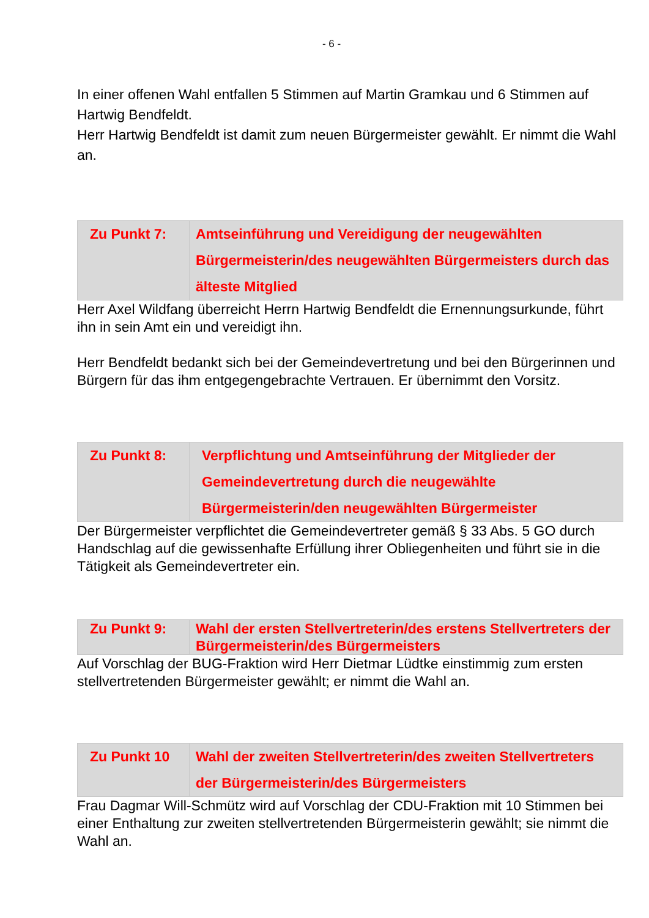- 6 -
In einer offenen Wahl entfallen 5 Stimmen auf Martin Gramkau und 6 Stimmen auf Hartwig Bendfeldt.
Herr Hartwig Bendfeldt ist damit zum neuen Bürgermeister gewählt. Er nimmt die Wahl an.
| Zu Punkt 7: | Amtseinführung und Vereidigung der neugewählten Bürgermeisterin/des neugewählten Bürgermeisters durch das älteste Mitglied |
Herr Axel Wildfang überreicht Herrn Hartwig Bendfeldt die Ernennungsurkunde, führt ihn in sein Amt ein und vereidigt ihn.
Herr Bendfeldt bedankt sich bei der Gemeindevertretung und bei den Bürgerinnen und Bürgern für das ihm entgegengebrachte Vertrauen. Er übernimmt den Vorsitz.
| Zu Punkt 8: | Verpflichtung und Amtseinführung der Mitglieder der Gemeindevertretung durch die neugewählte Bürgermeisterin/den neugewählten Bürgermeister |
Der Bürgermeister verpflichtet die Gemeindevertreter gemäß § 33 Abs. 5 GO durch Handschlag auf die gewissenhafte Erfüllung ihrer Obliegenheiten und führt sie in die Tätigkeit als Gemeindevertreter ein.
| Zu Punkt 9: | Wahl der ersten Stellvertreterin/des erstens Stellvertreters der Bürgermeisterin/des Bürgermeisters |
Auf Vorschlag der BUG-Fraktion wird Herr Dietmar Lüdtke einstimmig zum ersten stellvertretenden Bürgermeister gewählt; er nimmt die Wahl an.
| Zu Punkt 10 | Wahl der zweiten Stellvertreterin/des zweiten Stellvertreters der Bürgermeisterin/des Bürgermeisters |
Frau Dagmar Will-Schmütz wird auf Vorschlag der CDU-Fraktion mit 10 Stimmen bei einer Enthaltung zur zweiten stellvertretenden Bürgermeisterin gewählt; sie nimmt die Wahl an.